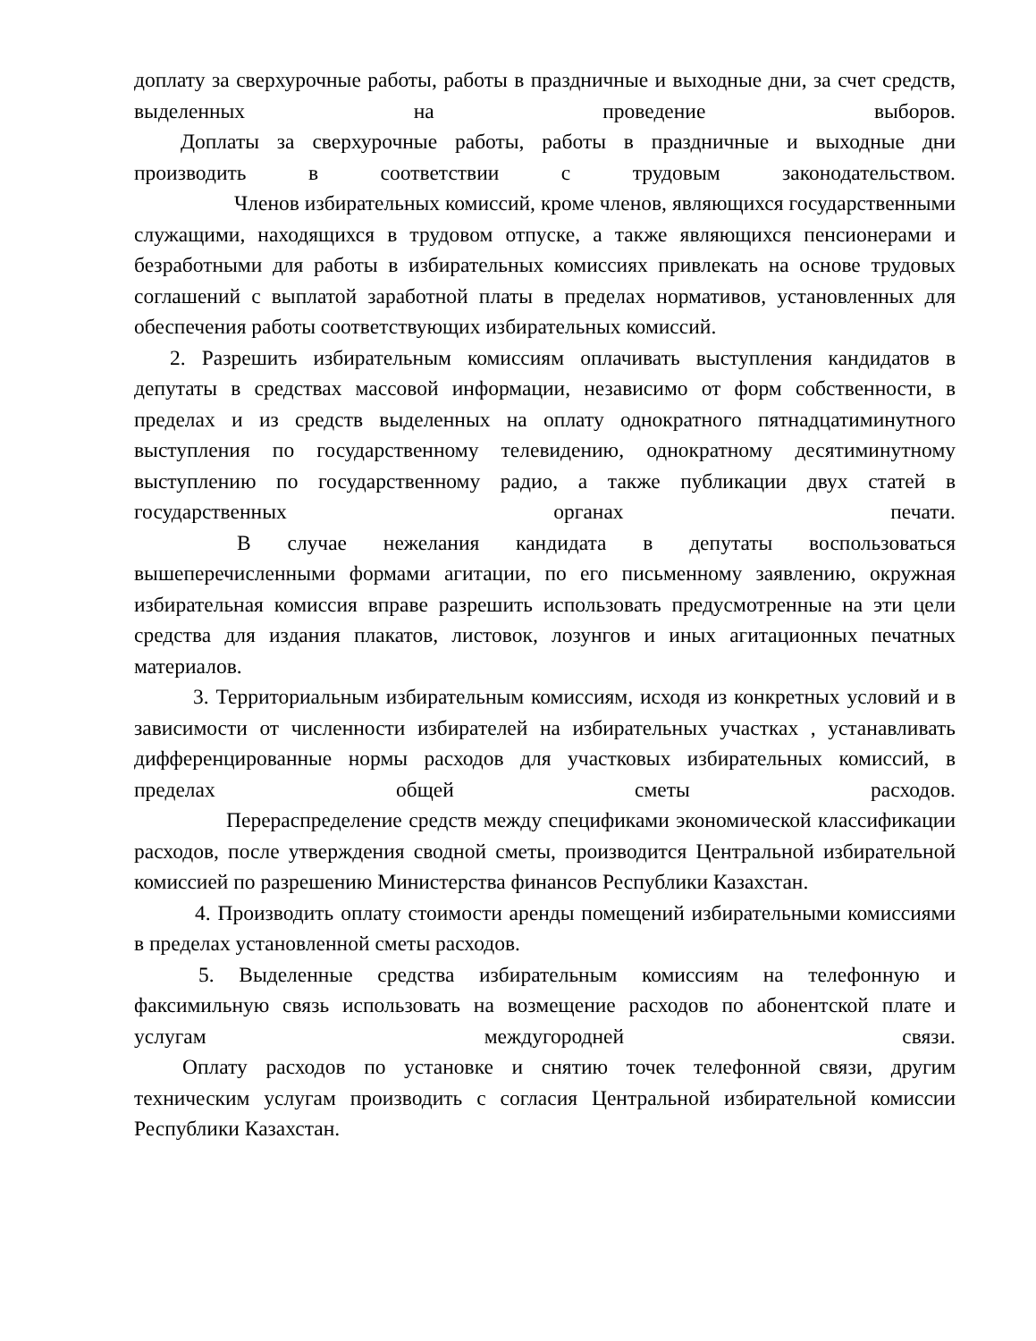доплату за сверхурочные работы, работы в праздничные и выходные дни, за счет средств, выделенных на проведение выборов.
Доплаты за сверхурочные работы, работы в праздничные и выходные дни производить в соответствии с трудовым законодательством.
Членов избирательных комиссий, кроме членов, являющихся государственными служащими, находящихся в трудовом отпуске, а также являющихся пенсионерами и безработными для работы в избирательных комиссиях привлекать на основе трудовых соглашений с выплатой заработной платы в пределах нормативов, установленных для обеспечения работы соответствующих избирательных комиссий.
2. Разрешить избирательным комиссиям оплачивать выступления кандидатов в депутаты в средствах массовой информации, независимо от форм собственности, в пределах и из средств выделенных на оплату однократного пятнадцатиминутного выступления по государственному телевидению, однократному десятиминутному выступлению по государственному радио, а также публикации двух статей в государственных органах печати.
В случае нежелания кандидата в депутаты воспользоваться вышеперечисленными формами агитации, по его письменному заявлению, окружная избирательная комиссия вправе разрешить использовать предусмотренные на эти цели средства для издания плакатов, листовок, лозунгов и иных агитационных печатных материалов.
3. Территориальным избирательным комиссиям, исходя из конкретных условий и в зависимости от численности избирателей на избирательных участках , устанавливать дифференцированные нормы расходов для участковых избирательных комиссий, в пределах общей сметы расходов.
Перераспределение средств между спецификами экономической классификации расходов, после утверждения сводной сметы, производится Центральной избирательной комиссией по разрешению Министерства финансов Республики Казахстан.
4. Производить оплату стоимости аренды помещений избирательными комиссиями в пределах установленной сметы расходов.
5. Выделенные средства избирательным комиссиям на телефонную и факсимильную связь использовать на возмещение расходов по абонентской плате и услугам междугородней связи.
Оплату расходов по установке и снятию точек телефонной связи, другим техническим услугам производить с согласия Центральной избирательной комиссии Республики Казахстан.